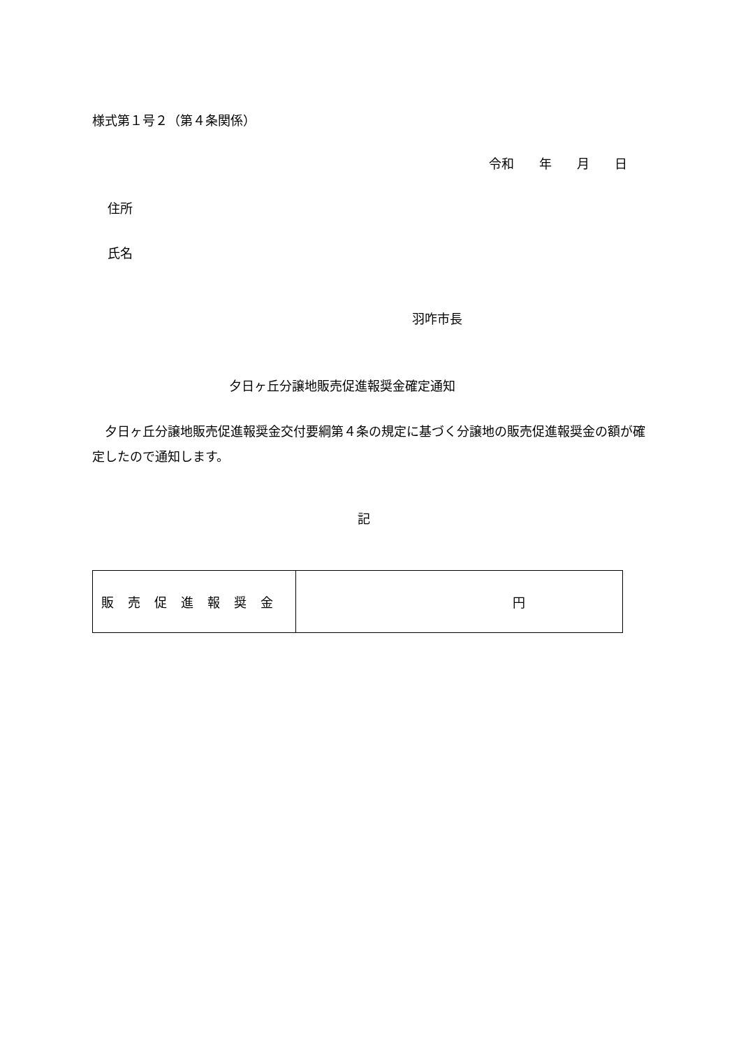様式第１号２（第４条関係）
令和　　年　　月　　日
住所
氏名
羽咋市長
夕日ヶ丘分譲地販売促進報奨金確定通知
　夕日ヶ丘分譲地販売促進報奨金交付要綱第４条の規定に基づく分譲地の販売促進報奨金の額が確定したので通知します。
記
| 販売促進報奨金 | 円 |